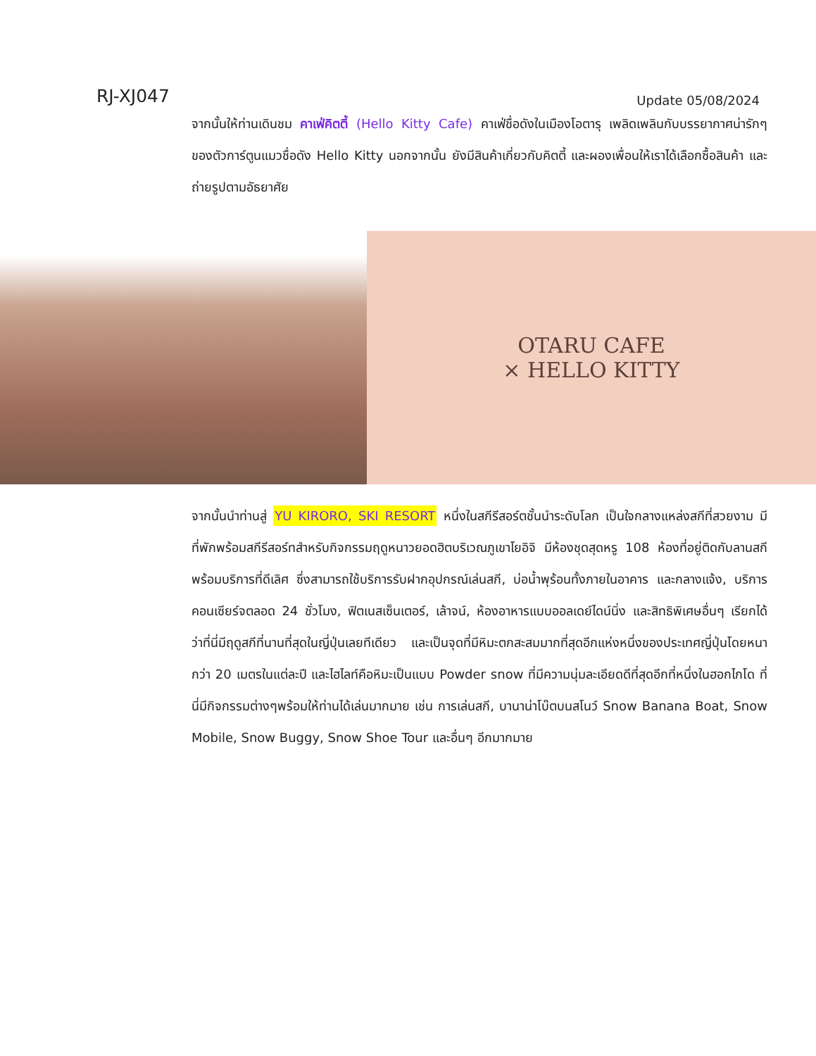RJ-XJ047
Update 05/08/2024
จากนั้นให้ท่านเดินชม คาเฟ่คิตตี้ (Hello Kitty Cafe) คาเฟ่ชื่อดังในเมืองโอตารุ เพลิดเพลินกับบรรยากาศน่ารักๆ ของตัวการ์ตูนแมวชื่อดัง Hello Kitty นอกจากนั้น ยังมีสินค้าเกี่ยวกับคิตตี้ และผองเพื่อนให้เราได้เลือกซื้อสินค้า และถ่ายรูปตามอัธยาศัย
OTARU CAFE
× HELLO KITTY
จากนั้นนำท่านสู่ YU KIRORO, SKI RESORT หนึ่งในสกีรีสอร์ตชั้นนำระดับโลก เป็นใจกลางแหล่งสกีที่สวยงาม มีที่พักพร้อมสกีรีสอร์ทสำหรับกิจกรรมฤดูหนาวยอดฮิตบริเวณภูเขาโยอิจิ มีห้องชุดสุดหรู 108 ห้องที่อยู่ติดกับลานสกี พร้อมบริการที่ดีเลิศ ซึ่งสามารถใช้บริการรับฝากอุปกรณ์เล่นสกี, บ่อน้ำพุร้อนทั้งภายในอาคาร และกลางแจ้ง, บริการคอนเซียร์จตลอด 24 ชั่วโมง, ฟิตเนสเซ็นเตอร์, เล้าจน์, ห้องอาหารแบบออลเดย์ไดน์นิ่ง และสิทธิพิเศษอื่นๆ เรียกได้ว่าที่นี่มีฤดูสกีที่นานที่สุดในญี่ปุ่นเลยทีเดียว และเป็นจุดที่มีหิมะตกสะสมมากที่สุดอีกแห่งหนึ่งของประเทศญี่ปุ่นโดยหนากว่า 20 เมตรในแต่ละปี และไฮไลท์คือหิมะเป็นแบบ Powder snow ที่มีความนุ่มละเอียดดีที่สุดอีกที่หนึ่งในฮอกไกโด ที่นี่มีกิจกรรมต่างๆพร้อมให้ท่านได้เล่นมากมาย เช่น การเล่นสกี, บานาน่าโบ๊ตบนสโนว์ Snow Banana Boat, Snow Mobile, Snow Buggy, Snow Shoe Tour และอื่นๆ อีกมากมาย